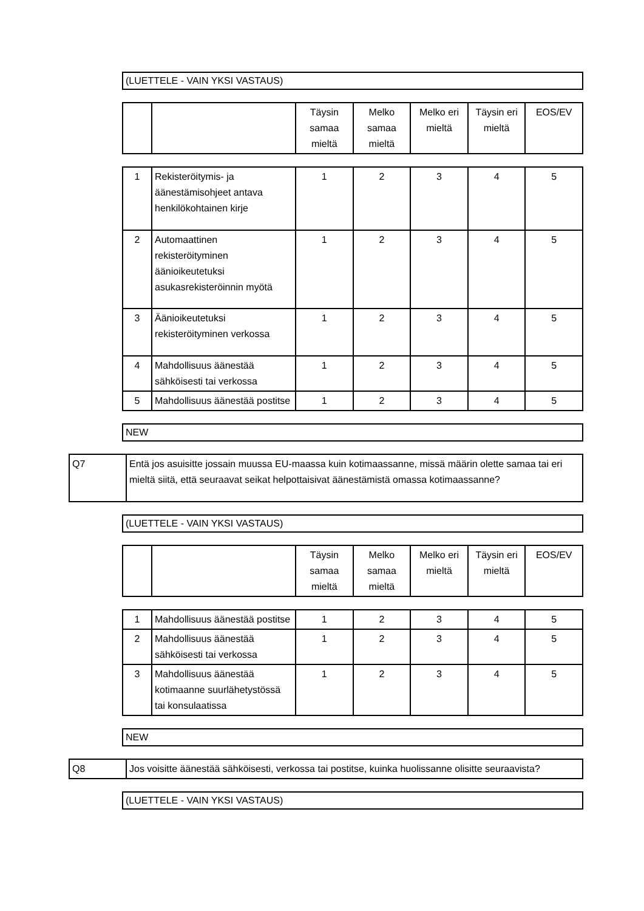(LUETTELE - VAIN YKSI VASTAUS)
| | | Täysin samaa mieltä | Melko samaa mieltä | Melko eri mieltä | Täysin eri mieltä | EOS/EV |
| --- | --- | --- | --- | --- | --- | --- |
| 1 | Rekisteröitymis- ja äänestämisohjeet antava henkilökohtainen kirje | 1 | 2 | 3 | 4 | 5 |
| 2 | Automaattinen rekisteröityminen äänioikeutetuksi asukasrekisteröinnin myötä | 1 | 2 | 3 | 4 | 5 |
| 3 | Äänioikeutetuksi rekisteröityminen verkossa | 1 | 2 | 3 | 4 | 5 |
| 4 | Mahdollisuus äänestää sähköisesti tai verkossa | 1 | 2 | 3 | 4 | 5 |
| 5 | Mahdollisuus äänestää postitse | 1 | 2 | 3 | 4 | 5 |
NEW
Q7 Entä jos asuisitte jossain muussa EU-maassa kuin kotimaassanne, missä määrin olette samaa tai eri mieltä siitä, että seuraavat seikat helpottaisivat äänestämistä omassa kotimaassanne?
(LUETTELE - VAIN YKSI VASTAUS)
| | | Täysin samaa mieltä | Melko samaa mieltä | Melko eri mieltä | Täysin eri mieltä | EOS/EV |
| --- | --- | --- | --- | --- | --- | --- |
| 1 | Mahdollisuus äänestää postitse | 1 | 2 | 3 | 4 | 5 |
| 2 | Mahdollisuus äänestää sähköisesti tai verkossa | 1 | 2 | 3 | 4 | 5 |
| 3 | Mahdollisuus äänestää kotimaanne suurlähetystössä tai konsulaatissa | 1 | 2 | 3 | 4 | 5 |
NEW
Q8 Jos voisitte äänestää sähköisesti, verkossa tai postitse, kuinka huolissanne olisitte seuraavista?
(LUETTELE - VAIN YKSI VASTAUS)